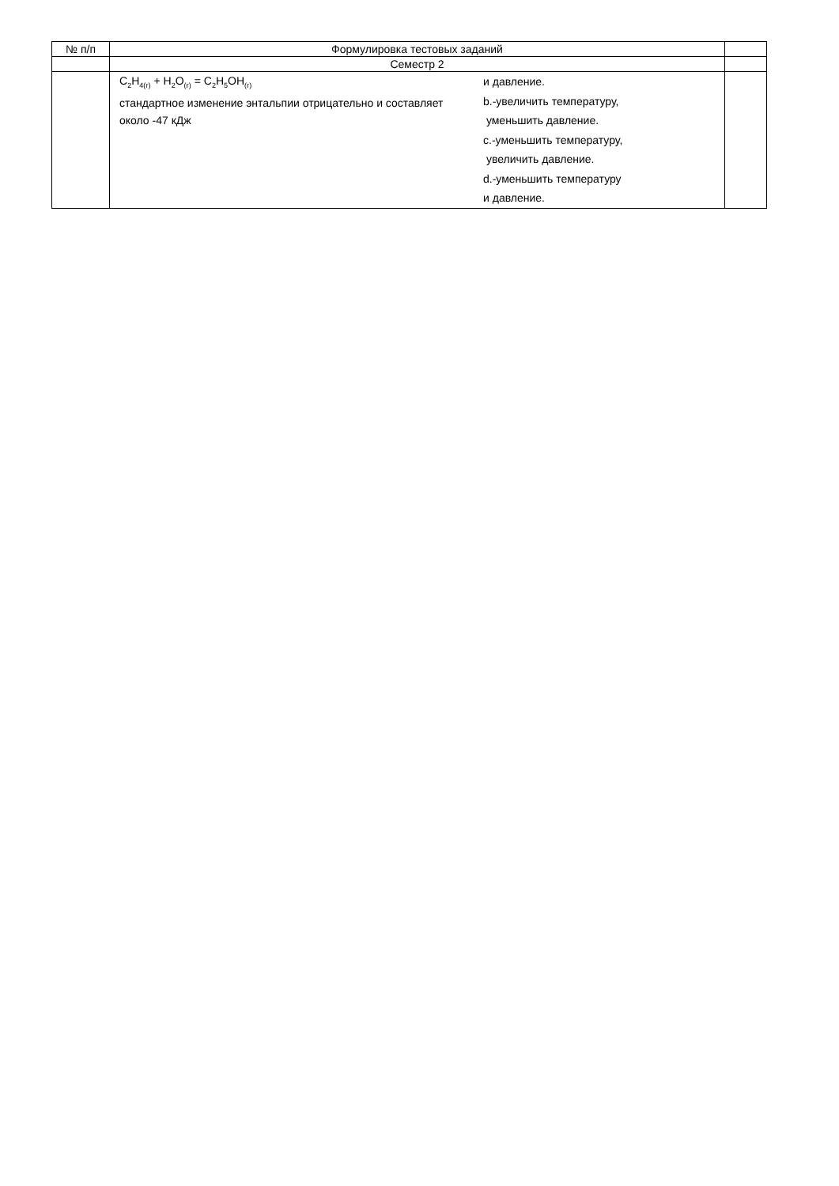| № п/п | Формулировка тестовых заданий | |
| --- | --- | --- |
| | Семестр 2 | |
| | C<sub>2</sub>H<sub>4(г)</sub> + H<sub>2</sub>O<sub>(г)</sub> = C<sub>2</sub>H<sub>5</sub>OH<sub>(г)</sub> стандартное изменение энтальпии отрицательно и составляет около -47 кДж и давление. b.-увеличить температуру, уменьшить давление. c.-уменьшить температуру, увеличить давление. d.-уменьшить температуру и давление. | |